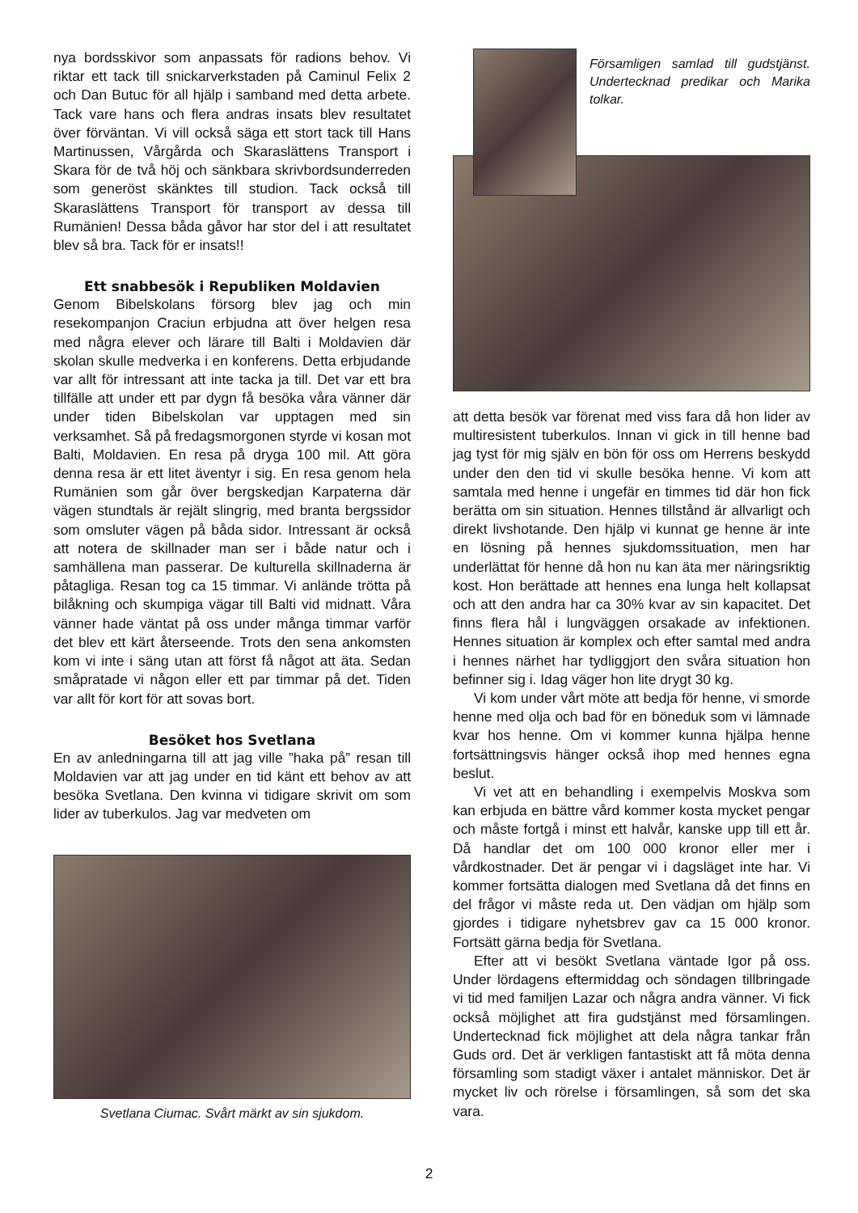nya bordsskivor som anpassats för radions behov. Vi riktar ett tack till snickarverkstaden på Caminul Felix 2 och Dan Butuc för all hjälp i samband med detta arbete. Tack vare hans och flera andras insats blev resultatet över förväntan. Vi vill också säga ett stort tack till Hans Martinussen, Vårgårda och Skaraslättens Transport i Skara för de två höj och sänkbara skrivbordsunderreden som generöst skänktes till studion. Tack också till Skaraslättens Transport för transport av dessa till Rumänien! Dessa båda gåvor har stor del i att resultatet blev så bra. Tack för er insats!!
Ett snabbesök i Republiken Moldavien
Genom Bibelskolans försorg blev jag och min resekompanjon Craciun erbjudna att över helgen resa med några elever och lärare till Balti i Moldavien där skolan skulle medverka i en konferens. Detta erbjudande var allt för intressant att inte tacka ja till. Det var ett bra tillfälle att under ett par dygn få besöka våra vänner där under tiden Bibelskolan var upptagen med sin verksamhet. Så på fredagsmorgonen styrde vi kosan mot Balti, Moldavien. En resa på dryga 100 mil. Att göra denna resa är ett litet äventyr i sig. En resa genom hela Rumänien som går över bergskedjan Karpaterna där vägen stundtals är rejält slingrig, med branta bergssidor som omsluter vägen på båda sidor. Intressant är också att notera de skillnader man ser i både natur och i samhällena man passerar. De kulturella skillnaderna är påtagliga. Resan tog ca 15 timmar. Vi anlände trötta på bilåkning och skumpiga vägar till Balti vid midnatt. Våra vänner hade väntat på oss under många timmar varför det blev ett kärt återseende. Trots den sena ankomsten kom vi inte i säng utan att först få något att äta. Sedan småpratade vi någon eller ett par timmar på det. Tiden var allt för kort för att sovas bort.
Besöket hos Svetlana
En av anledningarna till att jag ville ”haka på” resan till Moldavien var att jag under en tid känt ett behov av att besöka Svetlana. Den kvinna vi tidigare skrivit om som lider av tuberkulos. Jag var medveten om
Svetlana Ciumac. Svårt märkt av sin sjukdom.
Församligen samlad till gudstjänst. Undertecknad predikar och Marika tolkar.
att detta besök var förenat med viss fara då hon lider av multiresistent tuberkulos. Innan vi gick in till henne bad jag tyst för mig själv en bön för oss om Herrens beskydd under den den tid vi skulle besöka henne. Vi kom att samtala med henne i ungefär en timmes tid där hon fick berätta om sin situation. Hennes tillstånd är allvarligt och direkt livshotande. Den hjälp vi kunnat ge henne är inte en lösning på hennes sjukdomssituation, men har underlättat för henne då hon nu kan äta mer näringsriktig kost. Hon berättade att hennes ena lunga helt kollapsat och att den andra har ca 30% kvar av sin kapacitet. Det finns flera hål i lungväggen orsakade av infektionen. Hennes situation är komplex och efter samtal med andra i hennes närhet har tydliggjort den svåra situation hon befinner sig i. Idag väger hon lite drygt 30 kg.
Vi kom under vårt möte att bedja för henne, vi smorde henne med olja och bad för en böneduk som vi lämnade kvar hos henne. Om vi kommer kunna hjälpa henne fortsättningsvis hänger också ihop med hennes egna beslut.
Vi vet att en behandling i exempelvis Moskva som kan erbjuda en bättre vård kommer kosta mycket pengar och måste fortgå i minst ett halvår, kanske upp till ett år. Då handlar det om 100 000 kronor eller mer i vårdkostnader. Det är pengar vi i dagsläget inte har. Vi kommer fortsätta dialogen med Svetlana då det finns en del frågor vi måste reda ut. Den vädjan om hjälp som gjordes i tidigare nyhetsbrev gav ca 15 000 kronor. Fortsätt gärna bedja för Svetlana.
Efter att vi besökt Svetlana väntade Igor på oss. Under lördagens eftermiddag och söndagen tillbringade vi tid med familjen Lazar och några andra vänner. Vi fick också möjlighet att fira gudstjänst med församlingen. Undertecknad fick möjlighet att dela några tankar från Guds ord. Det är verkligen fantastiskt att få möta denna församling som stadigt växer i antalet människor. Det är mycket liv och rörelse i församlingen, så som det ska vara.
2